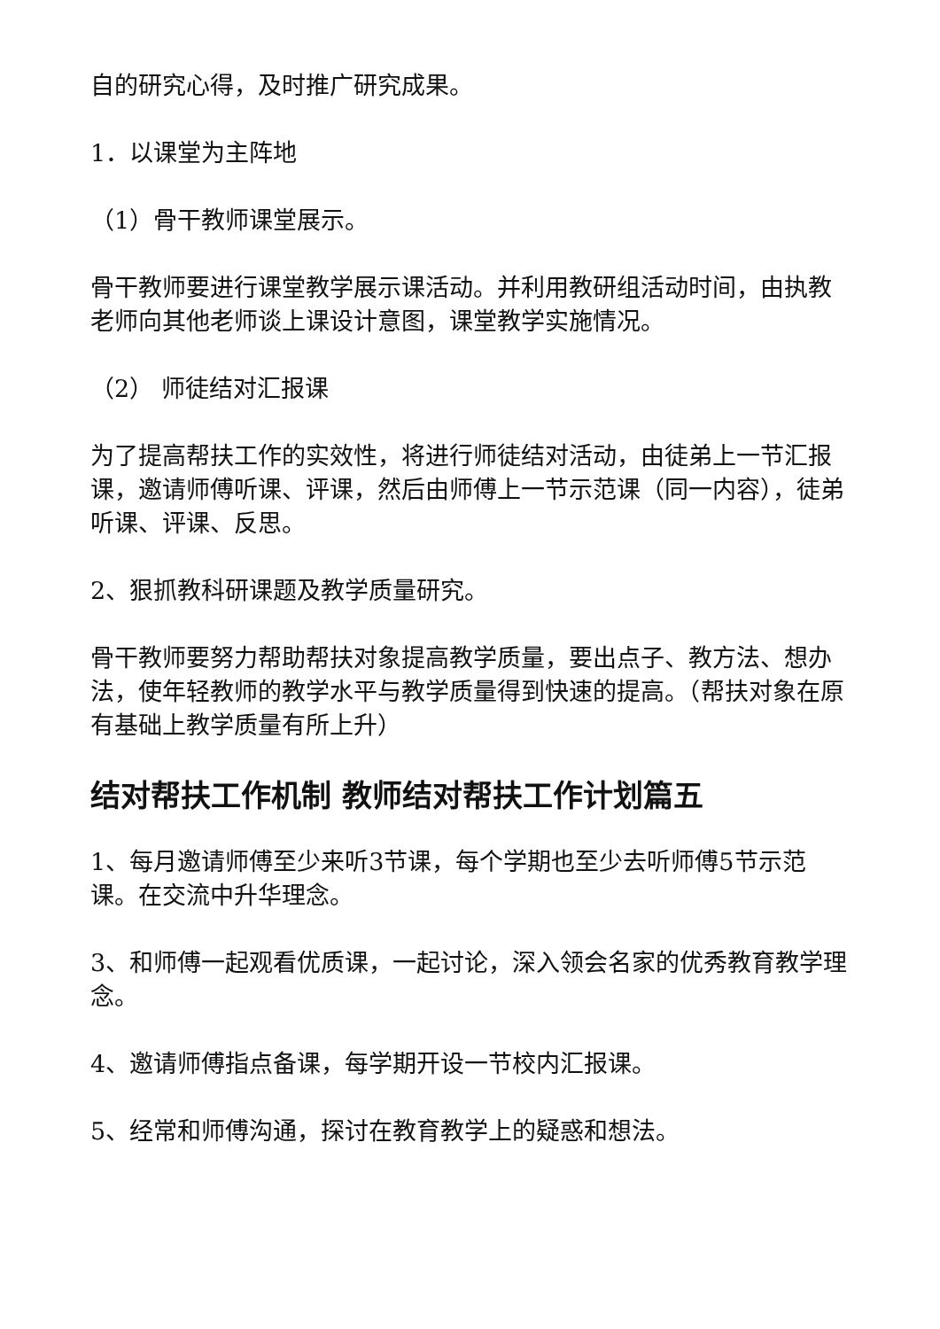自的研究心得，及时推广研究成果。
1．以课堂为主阵地
（1）骨干教师课堂展示。
骨干教师要进行课堂教学展示课活动。并利用教研组活动时间，由执教老师向其他老师谈上课设计意图，课堂教学实施情况。
（2） 师徒结对汇报课
为了提高帮扶工作的实效性，将进行师徒结对活动，由徒弟上一节汇报课，邀请师傅听课、评课，然后由师傅上一节示范课（同一内容），徒弟听课、评课、反思。
2、狠抓教科研课题及教学质量研究。
骨干教师要努力帮助帮扶对象提高教学质量，要出点子、教方法、想办法，使年轻教师的教学水平与教学质量得到快速的提高。（帮扶对象在原有基础上教学质量有所上升）
结对帮扶工作机制 教师结对帮扶工作计划篇五
1、每月邀请师傅至少来听3节课，每个学期也至少去听师傅5节示范课。在交流中升华理念。
3、和师傅一起观看优质课，一起讨论，深入领会名家的优秀教育教学理念。
4、邀请师傅指点备课，每学期开设一节校内汇报课。
5、经常和师傅沟通，探讨在教育教学上的疑惑和想法。